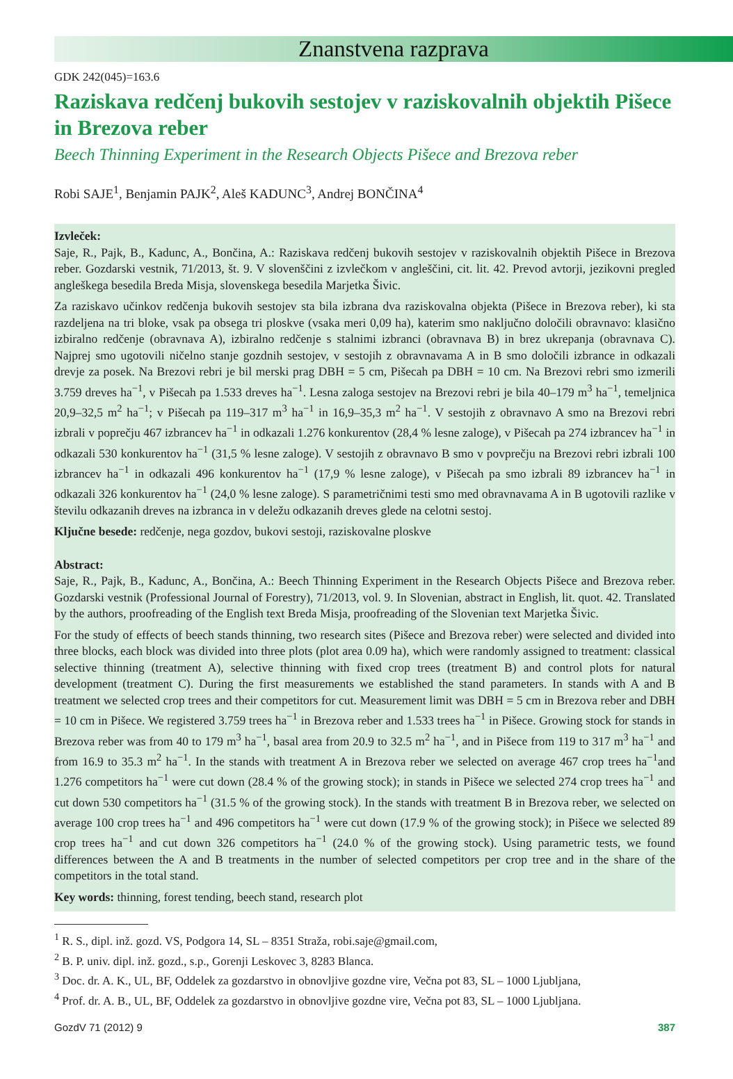Znanstvena razprava
GDK 242(045)=163.6
Raziskava redčenj bukovih sestojev v raziskovalnih objektih Pišece in Brezova reber
Beech Thinning Experiment in the Research Objects Pišece and Brezova reber
Robi SAJE<sup>1</sup>, Benjamin PAJK<sup>2</sup>, Aleš KADUNC<sup>3</sup>, Andrej BONČINA<sup>4</sup>
Izvleček:
Saje, R., Pajk, B., Kadunc, A., Bončina, A.: Raziskava redčenj bukovih sestojev v raziskovalnih objektih Pišece in Brezova reber. Gozdarski vestnik, 71/2013, št. 9. V slovenščini z izvlečkom v angleščini, cit. lit. 42. Prevod avtorji, jezikovni pregled angleškega besedila Breda Misja, slovenskega besedila Marjetka Šivic.
Za raziskavo učinkov redčenja bukovih sestojev sta bila izbrana dva raziskovalna objekta (Pišece in Brezova reber), ki sta razdeljena na tri bloke, vsak pa obsega tri ploskve (vsaka meri 0,09 ha), katerim smo naključno določili obravnavo: klasično izbiralno redčenje (obravnava A), izbiralno redčenje s stalnimi izbranci (obravnava B) in brez ukrepanja (obravnava C). Najprej smo ugotovili ničelno stanje gozdnih sestojev, v sestojih z obravnavama A in B smo določili izbrance in odkazali drevje za posek. Na Brezovi rebri je bil merski prag DBH = 5 cm, Pišecah pa DBH = 10 cm. Na Brezovi rebri smo izmerili 3.759 dreves ha<sup>−1</sup>, v Pišecah pa 1.533 dreves ha<sup>−1</sup>. Lesna zaloga sestojev na Brezovi rebri je bila 40–179 m<sup>3</sup> ha<sup>−1</sup>, temeljnica 20,9–32,5 m<sup>2</sup> ha<sup>−1</sup>; v Pišecah pa 119–317 m<sup>3</sup> ha<sup>−1</sup> in 16,9–35,3 m<sup>2</sup> ha<sup>−1</sup>. V sestojih z obravnavo A smo na Brezovi rebri izbrali v poprečju 467 izbrancev ha<sup>−1</sup> in odkazali 1.276 konkurentov (28,4 % lesne zaloge), v Pišecah pa 274 izbrancev ha<sup>−1</sup> in odkazali 530 konkurentov ha<sup>−1</sup> (31,5 % lesne zaloge). V sestojih z obravnavo B smo v povprečju na Brezovi rebri izbrali 100 izbrancev ha<sup>−1</sup> in odkazali 496 konkurentov ha<sup>−1</sup> (17,9 % lesne zaloge), v Pišecah pa smo izbrali 89 izbrancev ha<sup>−1</sup> in odkazali 326 konkurentov ha<sup>−1</sup> (24,0 % lesne zaloge). S parametričnimi testi smo med obravnavama A in B ugotovili razlike v številu odkazanih dreves na izbranca in v deležu odkazanih dreves glede na celotni sestoj.
Ključne besede: redčenje, nega gozdov, bukovi sestoji, raziskovalne ploskve
Abstract:
Saje, R., Pajk, B., Kadunc, A., Bončina, A.: Beech Thinning Experiment in the Research Objects Pišece and Brezova reber. Gozdarski vestnik (Professional Journal of Forestry), 71/2013, vol. 9. In Slovenian, abstract in English, lit. quot. 42. Translated by the authors, proofreading of the English text Breda Misja, proofreading of the Slovenian text Marjetka Šivic.
For the study of effects of beech stands thinning, two research sites (Pišece and Brezova reber) were selected and divided into three blocks, each block was divided into three plots (plot area 0.09 ha), which were randomly assigned to treatment: classical selective thinning (treatment A), selective thinning with fixed crop trees (treatment B) and control plots for natural development (treatment C). During the first measurements we established the stand parameters. In stands with A and B treatment we selected crop trees and their competitors for cut. Measurement limit was DBH = 5 cm in Brezova reber and DBH = 10 cm in Pišece. We registered 3.759 trees ha<sup>−1</sup> in Brezova reber and 1.533 trees ha<sup>−1</sup> in Pišece. Growing stock for stands in Brezova reber was from 40 to 179 m<sup>3</sup> ha<sup>−1</sup>, basal area from 20.9 to 32.5 m<sup>2</sup> ha<sup>−1</sup>, and in Pišece from 119 to 317 m<sup>3</sup> ha<sup>−1</sup> and from 16.9 to 35.3 m<sup>2</sup> ha<sup>−1</sup>. In the stands with treatment A in Brezova reber we selected on average 467 crop trees ha<sup>−1</sup>and 1.276 competitors ha<sup>−1</sup> were cut down (28.4 % of the growing stock); in stands in Pišece we selected 274 crop trees ha<sup>−1</sup> and cut down 530 competitors ha<sup>−1</sup> (31.5 % of the growing stock). In the stands with treatment B in Brezova reber, we selected on average 100 crop trees ha<sup>−1</sup> and 496 competitors ha<sup>−1</sup> were cut down (17.9 % of the growing stock); in Pišece we selected 89 crop trees ha<sup>−1</sup> and cut down 326 competitors ha<sup>−1</sup> (24.0 % of the growing stock). Using parametric tests, we found differences between the A and B treatments in the number of selected competitors per crop tree and in the share of the competitors in the total stand.
Key words: thinning, forest tending, beech stand, research plot
<sup>1</sup> R. S., dipl. inž. gozd. VS, Podgora 14, SL – 8351 Straža, robi.saje@gmail.com,
<sup>2</sup> B. P. univ. dipl. inž. gozd., s.p., Gorenji Leskovec 3, 8283 Blanca.
<sup>3</sup> Doc. dr. A. K., UL, BF, Oddelek za gozdarstvo in obnovljive gozdne vire, Večna pot 83, SL – 1000 Ljubljana,
<sup>4</sup> Prof. dr. A. B., UL, BF, Oddelek za gozdarstvo in obnovljive gozdne vire, Večna pot 83, SL – 1000 Ljubljana.
GozdV 71 (2012) 9 387